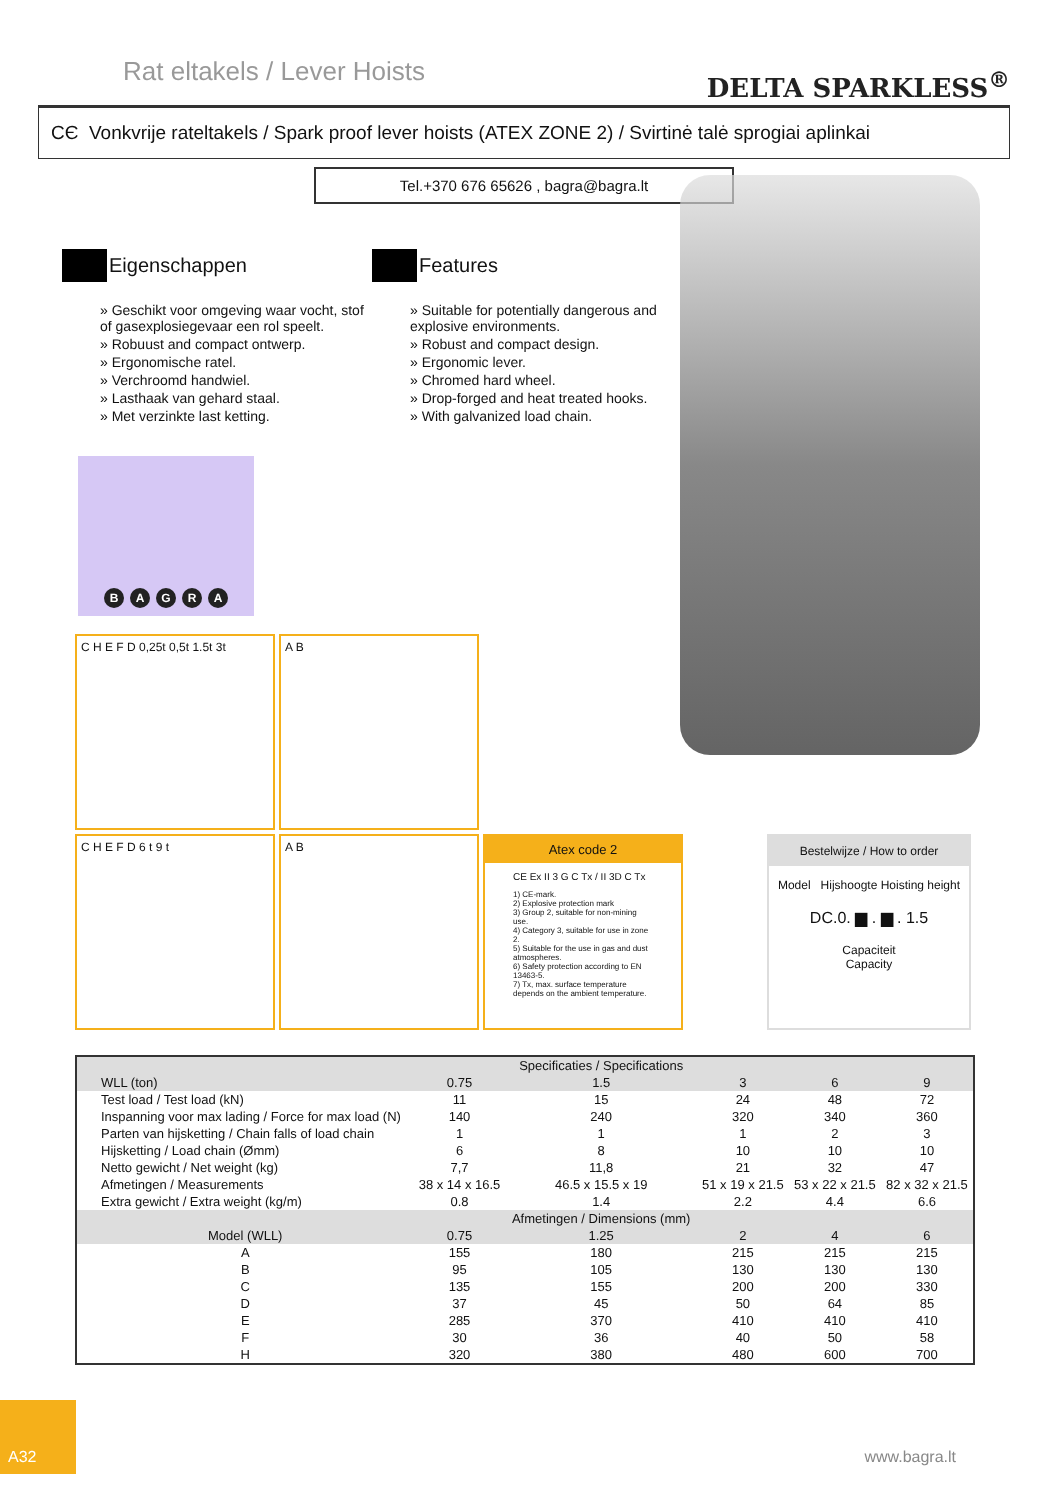Rat eltakels / Lever Hoists
DELTA SPARKLESS<sup>®</sup>
CЄ Vonkvrije rateltakels / Spark proof lever hoists (ATEX ZONE 2) / Svirtinė talė sprogiai aplinkai
Tel.+370 676 65626 , bagra@bagra.lt
Eigenschappen
» Geschikt voor omgeving waar vocht, stof of gasexplosiegevaar een rol speelt.
» Robuust and compact ontwerp.
» Ergonomische ratel.
» Verchroomd handwiel.
» Lasthaak van gehard staal.
» Met verzinkte last ketting.
Features
» Suitable for potentially dangerous and explosive environments.
» Robust and compact design.
» Ergonomic lever.
» Chromed hard wheel.
» Drop-forged and heat treated hooks.
» With galvanized load chain.
B A G R A
C H E F D 0,25t 0,5t 1.5t 3t
A B
C H E F D 6 t 9 t
A B
Atex code 2
CE Ex II 3 G C Tx / II 3D C Tx
1) CE-mark.
2) Explosive protection mark
3) Group 2, suitable for non-mining use.
4) Category 3, suitable for use in zone 2.
5) Suitable for the use in gas and dust atmospheres.
6) Safety protection according to EN 13463-5.
7) Tx, max. surface temperature depends on the ambient temperature.
Bestelwijze / How to order
Model Hijshoogte Hoisting height
DC.0. ▆ . ▆ . 1.5
Capaciteit
Capacity
| | | Specificaties / Specifications | | | |
| WLL (ton) | 0.75 | 1.5 | 3 | 6 | 9 |
| Test load / Test load (kN) | 11 | 15 | 24 | 48 | 72 |
| Inspanning voor max lading / Force for max load (N) | 140 | 240 | 320 | 340 | 360 |
| Parten van hijsketting / Chain falls of load chain | 1 | 1 | 1 | 2 | 3 |
| Hijsketting / Load chain (Ømm) | 6 | 8 | 10 | 10 | 10 |
| Netto gewicht / Net weight (kg) | 7,7 | 11,8 | 21 | 32 | 47 |
| Afmetingen / Measurements | 38 x 14 x 16.5 | 46.5 x 15.5 x 19 | 51 x 19 x 21.5 | 53 x 22 x 21.5 | 82 x 32 x 21.5 |
| Extra gewicht / Extra weight (kg/m) | 0.8 | 1.4 | 2.2 | 4.4 | 6.6 |
| | | Afmetingen / Dimensions (mm) | | | |
| Model (WLL) | 0.75 | 1.25 | 2 | 4 | 6 |
| A | 155 | 180 | 215 | 215 | 215 |
| B | 95 | 105 | 130 | 130 | 130 |
| C | 135 | 155 | 200 | 200 | 330 |
| D | 37 | 45 | 50 | 64 | 85 |
| E | 285 | 370 | 410 | 410 | 410 |
| F | 30 | 36 | 40 | 50 | 58 |
| H | 320 | 380 | 480 | 600 | 700 |
A32
www.bagra.lt